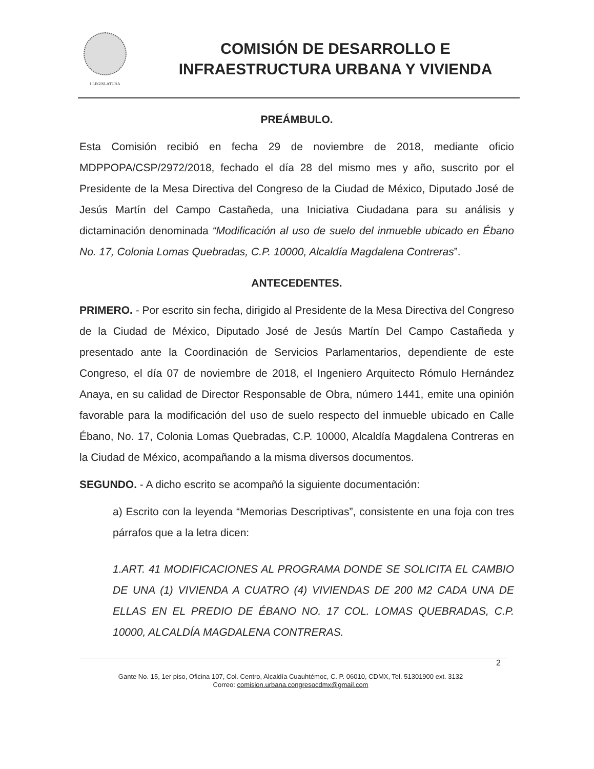I LEGISLATURA
COMISIÓN DE DESARROLLO E
INFRAESTRUCTURA URBANA Y VIVIENDA
PREÁMBULO.
Esta Comisión recibió en fecha 29 de noviembre de 2018, mediante oficio MDPPOPA/CSP/2972/2018, fechado el día 28 del mismo mes y año, suscrito por el Presidente de la Mesa Directiva del Congreso de la Ciudad de México, Diputado José de Jesús Martín del Campo Castañeda, una Iniciativa Ciudadana para su análisis y dictaminación denominada “Modificación al uso de suelo del inmueble ubicado en Ébano No. 17, Colonia Lomas Quebradas, C.P. 10000, Alcaldía Magdalena Contreras”.
ANTECEDENTES.
PRIMERO. - Por escrito sin fecha, dirigido al Presidente de la Mesa Directiva del Congreso de la Ciudad de México, Diputado José de Jesús Martín Del Campo Castañeda y presentado ante la Coordinación de Servicios Parlamentarios, dependiente de este Congreso, el día 07 de noviembre de 2018, el Ingeniero Arquitecto Rómulo Hernández Anaya, en su calidad de Director Responsable de Obra, número 1441, emite una opinión favorable para la modificación del uso de suelo respecto del inmueble ubicado en Calle Ébano, No. 17, Colonia Lomas Quebradas, C.P. 10000, Alcaldía Magdalena Contreras en la Ciudad de México, acompañando a la misma diversos documentos.
SEGUNDO. - A dicho escrito se acompañó la siguiente documentación:
a) Escrito con la leyenda “Memorias Descriptivas”, consistente en una foja con tres párrafos que a la letra dicen:
1.ART. 41 MODIFICACIONES AL PROGRAMA DONDE SE SOLICITA EL CAMBIO DE UNA (1) VIVIENDA A CUATRO (4) VIVIENDAS DE 200 M2 CADA UNA DE ELLAS EN EL PREDIO DE ÉBANO NO. 17 COL. LOMAS QUEBRADAS, C.P. 10000, ALCALDÍA MAGDALENA CONTRERAS.
2
Gante No. 15, 1er piso, Oficina 107, Col. Centro, Alcaldía Cuauhtémoc, C. P. 06010, CDMX, Tel. 51301900 ext. 3132
Correo: comision.urbana.congresocdmx@gmail.com